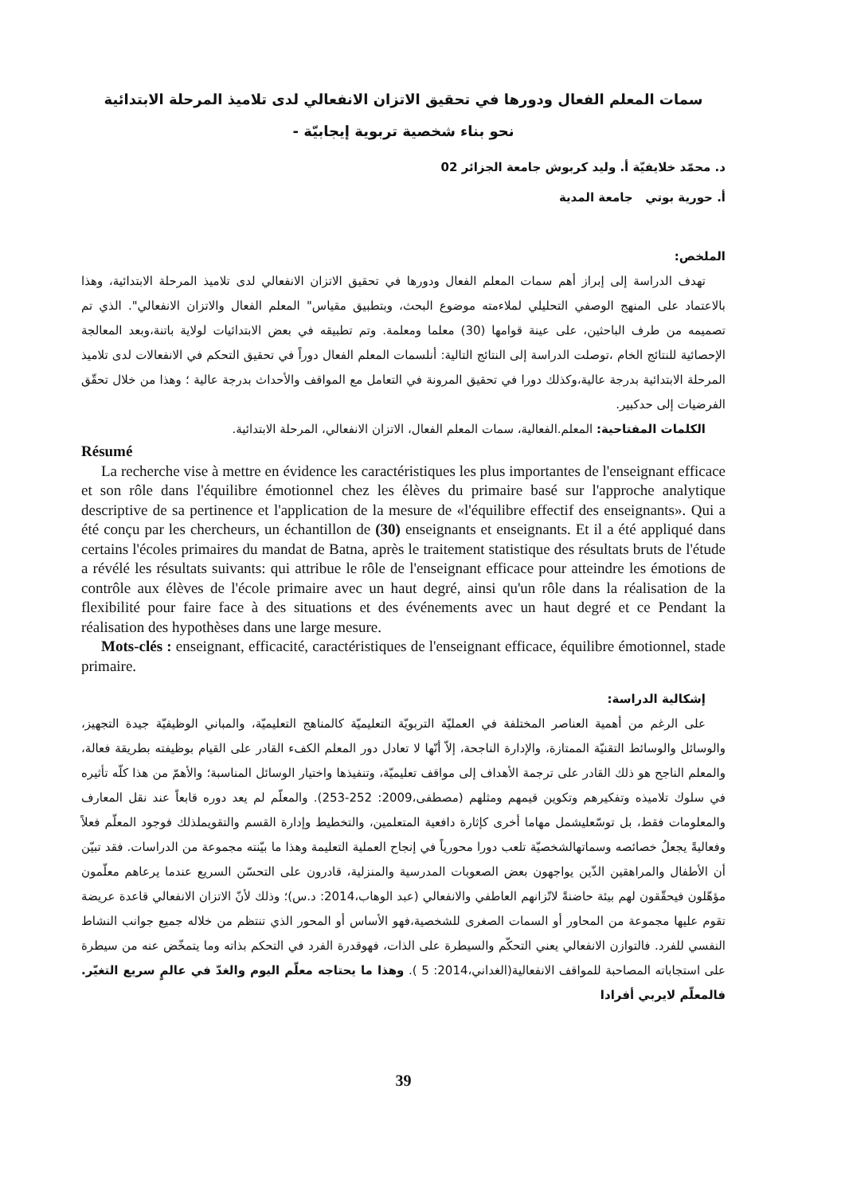سمات المعلم الفعال ودورها في تحقيق الاتزان الانفعالي لدى تلاميذ المرحلة الابتدائية
نحو بناء شخصية تربوية إيجابيّة -
د. محمّد خلايفيّة أ. وليد كربوش جامعة الجزائر 02
أ. حورية بوتي جامعة المدية
الملخص:
تهدف الدراسة إلى إبراز أهم سمات المعلم الفعال ودورها في تحقيق الاتزان الانفعالي لدى تلاميذ المرحلة الابتدائية، وهذا بالاعتماد على المنهج الوصفي التحليلي لملاءمته موضوع البحث، وبتطبيق مقياس" المعلم الفعال والاتزان الانفعالي". الذي تم تصميمه من طرف الباحثين، على عينة قوامها (30) معلما ومعلمة. وتم تطبيقه في بعض الابتدائيات لولاية باتنة،وبعد المعالجة الإحصائية للنتائج الخام ،توصلت الدراسة إلى النتائج التالية: أنلسمات المعلم الفعال دوراً في تحقيق التحكم في الانفعالات لدى تلاميذ المرحلة الابتدائية بدرجة عالية،وكذلك دورا في تحقيق المرونة في التعامل مع المواقف والأحداث بدرجة عالية ؛ وهذا من خلال تحقّق الفرضيات إلى حدكبير.
الكلمات المفتاحية: المعلم.الفعالية، سمات المعلم الفعال، الاتزان الانفعالي، المرحلة الابتدائية.
Résumé
La recherche vise à mettre en évidence les caractéristiques les plus importantes de l'enseignant efficace et son rôle dans l'équilibre émotionnel chez les élèves du primaire basé sur l'approche analytique descriptive de sa pertinence et l'application de la mesure de «l'équilibre effectif des enseignants». Qui a été conçu par les chercheurs, un échantillon de (30) enseignants et enseignants. Et il a été appliqué dans certains l'écoles primaires du mandat de Batna, après le traitement statistique des résultats bruts de l'étude a révélé les résultats suivants: qui attribue le rôle de l'enseignant efficace pour atteindre les émotions de contrôle aux élèves de l'école primaire avec un haut degré, ainsi qu'un rôle dans la réalisation de la flexibilité pour faire face à des situations et des événements avec un haut degré et ce Pendant la réalisation des hypothèses dans une large mesure.
Mots-clés : enseignant, efficacité, caractéristiques de l'enseignant efficace, équilibre émotionnel, stade primaire.
إشكالية الدراسة:
على الرغم من أهمية العناصر المختلفة في العمليّة التربويّة التعليميّة كالمناهج التعليميّة، والمباني الوظيفيّة جيدة التجهيز، والوسائل والوسائط التقنيّة الممتازة، والإدارة الناجحة، إلاّ أنّها لا تعادل دور المعلم الكفء القادر على القيام بوظيفته بطريقة فعالة، والمعلم الناجح هو ذلك القادر على ترجمة الأهداف إلى مواقف تعليميّة، وتنفيذها واختيار الوسائل المناسبة؛ والأهمّ من هذا كلّه تأثيره في سلوك تلاميذه وتفكيرهم وتكوين قيمهم ومثلهم (مصطفى،2009: 252-253). والمعلّم لم يعد دوره قابعاً عند نقل المعارف والمعلومات فقط، بل توسّعليشمل مهاما أخرى كإثارة دافعية المتعلمين، والتخطيط وإدارة القسم والتقويملذلك فوجود المعلّم فعلاً وفعاليةً يجعلُ خصائصه وسماتهالشخصيّة تلعب دورا محورياً في إنجاح العملية التعليمة وهذا ما بيّنته مجموعة من الدراسات. فقد تبيّن أن الأطفال والمراهقين الذّين يواجهون بعض الصعوبات المدرسية والمنزلية، قادرون على التحسّن السريع عندما يرعاهم معلّمون مؤهّلون فيحقّقون لهم بيئة حاضنةً لاتّزانهم العاطفي والانفعالي (عبد الوهاب،2014: د.س)؛ وذلك لأنّ الاتزان الانفعالي قاعدة عريضة تقوم عليها مجموعة من المحاور أو السمات الصغرى للشخصية،فهو الأساس أو المحور الذي تنتظم من خلاله جميع جوانب النشاط النفسي للفرد. فالتوازن الانفعالي يعني التحكّم والسيطرة على الذات، فهوقدرة الفرد في التحكم بذاته وما يتمخّض عنه من سيطرة على استجاباته المصاحبة للمواقف الانفعالية(الغداني،2014: 5 ). وهذا ما يحتاجه معلّم اليوم والغدّ في عالمٍ سريع التغيّر. فالمعلّم لايربي أفرادا
39